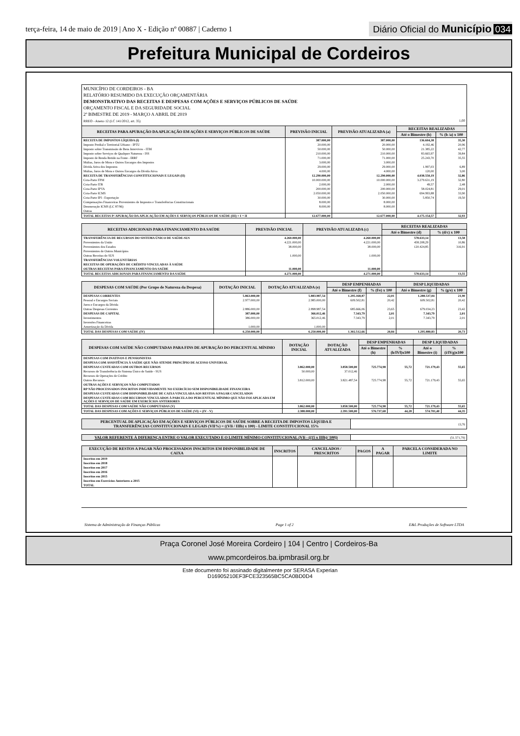terça-feira, 14 de maio de 2019 | Ano X - Edição nº 00887 | Caderno 1
Diário Oficial do Município 034
Prefeitura Municipal de Cordeiros
MUNICÍPIO DE CORDEIROS - BA
RELATÓRIO RESUMIDO DA EXECUÇÃO ORÇAMENTÁRIA
DEMONSTRATIVO DAS RECEITAS E DESPESAS COM AÇÕES E SERVIÇOS PÚBLICOS DE SAÚDE
ORÇAMENTO FISCAL E DA SEGURIDADE SOCIAL
2º BIMESTRE DE 2019 - MARÇO A ABRIL DE 2019
RREO - Anexo 12 (LC 141/2012, art. 35) 1,00
| RECEITAS PARA APURAÇÃO DA APLICAÇÃO EM AÇÕES E SERVIÇOS PÚBLICOS DE SAÚDE | PREVISÃO INICIAL | PREVISÃO ATUALIZADA (a) | RECEITAS REALIZADAS | |
| --- | --- | --- | --- | --- |
| | | | Até o Bimestre (b) | % (b /a) x 100 |
| RECEITA DE IMPOSTOS LÍQUIDA (I) | 387.000,00 | 387.000,00 | 136.604,38 | 35,30 |
| Imposto Predial e Territorial Urbano - IPTU | 20.000,00 | 20.000,00 | 4.192,46 | 20,96 |
| Imposto sobre Transmissão de Bens Intervivos - ITBI | 50.000,00 | 50.000,00 | 21.385,22 | 42,77 |
| Imposto sobre Serviços de Qualquer Natureza - ISS | 210.000,00 | 210.000,00 | 83.665,97 | 39,84 |
| Imposto de Renda Retido na Fonte - IRRF | 71.000,00 | 71.000,00 | 25.243,70 | 35,55 |
| Multas, Juros de Mora e Outros Encargos dos Impostos | 3.000,00 | 3.000,00 | | |
| Dívida Ativa dos Impostos | 29.000,00 | 29.000,00 | 1.997,03 | 6,89 |
| Multas, Juros de Mora e Outros Encargos da Dívida Ativa | 4.000,00 | 4.000,00 | 120,00 | 3,00 |
| RECEITA DE TRANSFERÊNCIAS CONSTITUCIONAIS E LEGAIS (II) | 12.290.000,00 | 12.290.000,00 | 4.038.550,19 | 32,86 |
| Cota-Parte FPM | 10.000.000,00 | 10.000.000,00 | 3.279.631,19 | 32,80 |
| Cota-Parte ITR | 2.000,00 | 2.000,00 | 49,57 | 2,48 |
| Cota-Parte IPVA | 200.000,00 | 200.000,00 | 58.024,81 | 29,01 |
| Cota-Parte ICMS | 2.050.000,00 | 2.050.000,00 | 694.993,88 | 33,90 |
| Cota-Parte IPI - Exportação | 30.000,00 | 30.000,00 | 5.850,74 | 19,50 |
| Compensações Financeiras Provenientes de Impostos e Transferências Constitucionais | 8.000,00 | 8.000,00 | | |
| Desoneração ICMS (LC 87/96) | 8.000,00 | 8.000,00 | | |
| Outras | | | | |
| TOTAL RECEITAS P/ APURAÇÃO DA APLICAÇÃO EM AÇÕES E SERVIÇOS PÚBLICOS DE SAÚDE (III) = I + II | 12.677.000,00 | 12.677.000,00 | 4.175.154,57 | 32,93 |
| RECEITAS ADICIONAIS PARA FINANCIAMENTO DA SAÚDE | PREVISÃO INICIAL | PREVISÃO ATUALIZADA (c) | RECEITAS REALIZADAS | |
| --- | --- | --- | --- | --- |
| | | | Até o Bimestre (d) | % (d/c) x 100 |
| TRANSFERÊNCIA DE RECURSOS DO SISTEMA ÚNICO DE SAÚDE-SUS | 4.260.000,00 | 4.260.000,00 | 578.633,14 | 13,58 |
| Provenientes da União | 4.221.000,00 | 4.221.000,00 | 458.208,29 | 10,86 |
| Provenientes dos Estados | 38.000,00 | 38.000,00 | 120.424,85 | 316,91 |
| Provenientes de Outros Municípios | | | | |
| Outras Receitas do SUS | 1.000,00 | 1.000,00 | | |
| TRANSFERÊNCIAS VOLUNTÁRIAS | | | | |
| RECEITAS DE OPERAÇÕES DE CRÉDITO VINCULADAS À SAÚDE | | | | |
| OUTRAS RECEITAS PARA FINANCIAMENTO DA SAÚDE | 11.000,00 | 11.000,00 | | |
| TOTAL RECEITAS ADICIONAIS PARA FINANCIAMENTO DA SAÚDE | 4.271.000,00 | 4.271.000,00 | 578.633,14 | 13,55 |
| DESPESAS COM SAÚDE (Por Grupo de Natureza da Despesa) | DOTAÇÃO INICIAL | DOTAÇÃO ATUALIZADA (e) | DESP EMPENHADAS | | DESP LIQUIDADAS | |
| --- | --- | --- | --- | --- | --- | --- |
| | | | Até o Bimestre (f) | % (f/e) x 100 | Até o Bimestre (g) | % (g/e) x 100 |
| DESPESAS CORRENTES | 5.863.000,00 | 5.883.987,54 | 1.295.168,87 | 22,01 | 1.288.537,04 | 21,90 |
| Pessoal e Encargos Sociais | 2.977.000,00 | 2.985.000,00 | 609.502,81 | 20,42 | 609.502,81 | 20,42 |
| Juros e Encargos da Dívida | | | | | | |
| Outras Despesas Correntes | 2.886.000,00 | 2.898.987,54 | 685.666,06 | 23,65 | 679.034,23 | 23,42 |
| DESPESAS DE CAPITAL | 387.000,00 | 366.012,46 | 7.343,79 | 2,01 | 7.343,79 | 2,01 |
| Investimentos | 386.000,00 | 365.012,46 | 7.343,79 | 2,01 | 7.343,79 | 2,01 |
| Inversões Financeiras | | | | | | |
| Amortização da Dívida | 1.000,00 | 1.000,00 | | | | |
| TOTAL DAS DESPESAS COM SAÚDE (IV) | 6.250.000,00 | 6.250.000,00 | 1.302.512,66 | 20,84 | 1.295.880,83 | 20,73 |
| DESPESAS COM SAÚDE NÃO COMPUTADAS PARA FINS DE APURAÇÃO DO PERCENTUAL MÍNIMO | DOTAÇÃO INICIAL | DOTAÇÃO ATUALIZADA | DESP EMPENHADAS | | DESP LIQUIDADAS | |
| --- | --- | --- | --- | --- | --- | --- |
| | | | Até o Bimestre (h) | % (h/IVf)x100 | Até o Bimestre (i) | % (i/IVg)x100 |
| DESPESAS COM INATIVOS E PENSIONISTAS | | | | | | |
| DESPESA COM ASSISTÊNCIA À SAÚDE QUE NÃO ATENDE PRINCÍPIO DE ACESSO UNIVERSAL | | | | | | |
| DESPESAS CUSTEADAS COM OUTROS RECURSOS | 3.862.000,00 | 3.858.500,00 | 725.774,98 | 55,72 | 721.179,43 | 55,65 |
| Recursos de Transferência do Sistema Único de Saúde - SUS | 50.000,00 | 37.012,46 | | | | |
| Recursos de Operações de Crédito | | | | | | |
| Outros Recursos | 3.812.000,00 | 3.821.487,54 | 725.774,98 | 55,72 | 721.179,43 | 55,65 |
| OUTRAS AÇÕES E SERVIÇOS NÃO COMPUTADOS | | | | | | |
| RP NÃO PROCESSADOS INSCRITOS INDEVIDAMENTE NO EXERCÍCIO SEM DISPONIBILIDADE FINANCEIRA | | | | | | |
| DESPESAS CUSTEADAS COM DISPONIBILIDADE DE CAIXA VINCULADA AOS RESTOS A PAGAR CANCELADOS | | | | | | |
| DESPESAS CUSTEADAS COM RECURSOS VINCULADOS À PARCELA DO PERCENTUAL MÍNIMO QUE NÃO FOI APLICADA EM AÇÕES E SERVIÇOS DE SAÚDE EM EXERCÍCIOS ANTERIORES | | | | | | |
| TOTAL DAS DESPESAS COM SAÚDE NÃO COMPUTADAS (V) | 3.862.000,00 | 3.858.500,00 | 725.774,98 | 55,72 | 721.179,43 | 55,65 |
| TOTAL DAS DESPESAS COM AÇÕES E SERVIÇOS PÚBLICOS DE SAÚDE (VI) = (IV - V) | 2.388.000,00 | 2.391.500,00 | 576.737,68 | 44,28 | 574.701,40 | 44,35 |
| PERCENTUAL DE APLICAÇÃO EM AÇÕES E SERVIÇOS PÚBLICOS DE SAÚDE SOBRE A RECEITA DE IMPOSTOS LÍQUIDA E TRANSFERÊNCIAS CONSTITUCIONAIS E LEGAIS (VII%) = ((VIi / IIIb) x 100) - LIMITE CONSTITUCIONAL 15% | 13,76 |
| VALOR REFERENTE À DIFERENÇA ENTRE O VALOR EXECUTADO E O LIMITE MÍNIMO CONSTITUCIONAL (VIi - ((15 x IIIb)/ 100)) | (51.571,79) |
| EXECUÇÃO DE RESTOS A PAGAR NÃO PROCESSADOS INSCRITOS EM DISPONIBILIDADE DE CAIXA | INSCRITOS | CANCELADOS / PRESCRITOS | PAGOS | A PAGAR | PARCELA CONSIDERADA NO LIMITE |
| --- | --- | --- | --- | --- | --- |
| Inscritos em 2019 | | | | | |
| Inscritos em 2018 | | | | | |
| Inscritos em 2017 | | | | | |
| Inscritos em 2016 | | | | | |
| Inscritos em 2015 | | | | | |
| Inscritos em Exercícios Anteriores a 2015 | | | | | |
| TOTAL | | | | | |
Sistema de Administração de Finanças Públicas Page 1 of 2 E&L Produções de Software LTDA
Praça Coronel José Moreira Cordeiro | 104 | Centro | Cordeiros-Ba
www.pmcordeiros.ba.ipmbrasil.org.br
Este documento foi assinado digitalmente por SERASA Experian
D16905210EF3FCE323565BC5CA0BD0D4